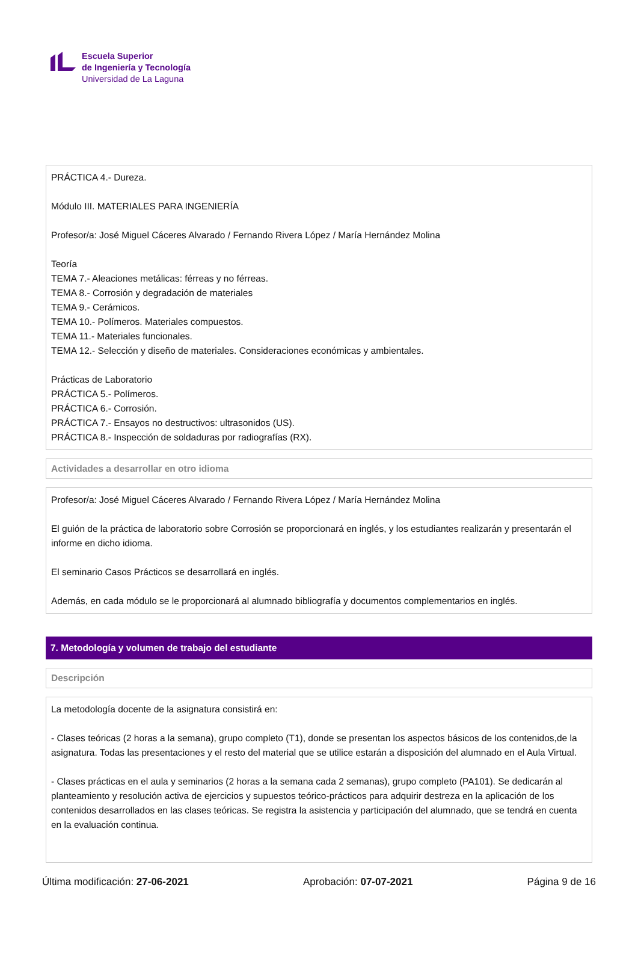Escuela Superior
de Ingeniería y Tecnología
Universidad de La Laguna
PRÁCTICA 4.- Dureza.
Módulo III. MATERIALES PARA INGENIERÍA
Profesor/a: José Miguel Cáceres Alvarado / Fernando Rivera López / María Hernández Molina
Teoría
TEMA 7.- Aleaciones metálicas: férreas y no férreas.
TEMA 8.- Corrosión y degradación de materiales
TEMA 9.- Cerámicos.
TEMA 10.- Polímeros. Materiales compuestos.
TEMA 11.- Materiales funcionales.
TEMA 12.- Selección y diseño de materiales. Consideraciones económicas y ambientales.
Prácticas de Laboratorio
PRÁCTICA 5.- Polímeros.
PRÁCTICA 6.- Corrosión.
PRÁCTICA 7.- Ensayos no destructivos: ultrasonidos (US).
PRÁCTICA 8.- Inspección de soldaduras por radiografías (RX).
Actividades a desarrollar en otro idioma
Profesor/a: José Miguel Cáceres Alvarado / Fernando Rivera López / María Hernández Molina
El guión de la práctica de laboratorio sobre Corrosión se proporcionará en inglés, y los estudiantes realizarán y presentarán el informe en dicho idioma.
El seminario Casos Prácticos se desarrollará en inglés.
Además, en cada módulo se le proporcionará al alumnado bibliografía y documentos complementarios en inglés.
7. Metodología y volumen de trabajo del estudiante
Descripción
La metodología docente de la asignatura consistirá en:
- Clases teóricas (2 horas a la semana), grupo completo (T1), donde se presentan los aspectos básicos de los contenidos,de la asignatura. Todas las presentaciones y el resto del material que se utilice estarán a disposición del alumnado en el Aula Virtual.
- Clases prácticas en el aula y seminarios (2 horas a la semana cada 2 semanas), grupo completo (PA101). Se dedicarán al planteamiento y resolución activa de ejercicios y supuestos teórico-prácticos para adquirir destreza en la aplicación de los contenidos desarrollados en las clases teóricas. Se registra la asistencia y participación del alumnado, que se tendrá en cuenta en la evaluación continua.
Última modificación: 27-06-2021 Aprobación: 07-07-2021 Página 9 de 16